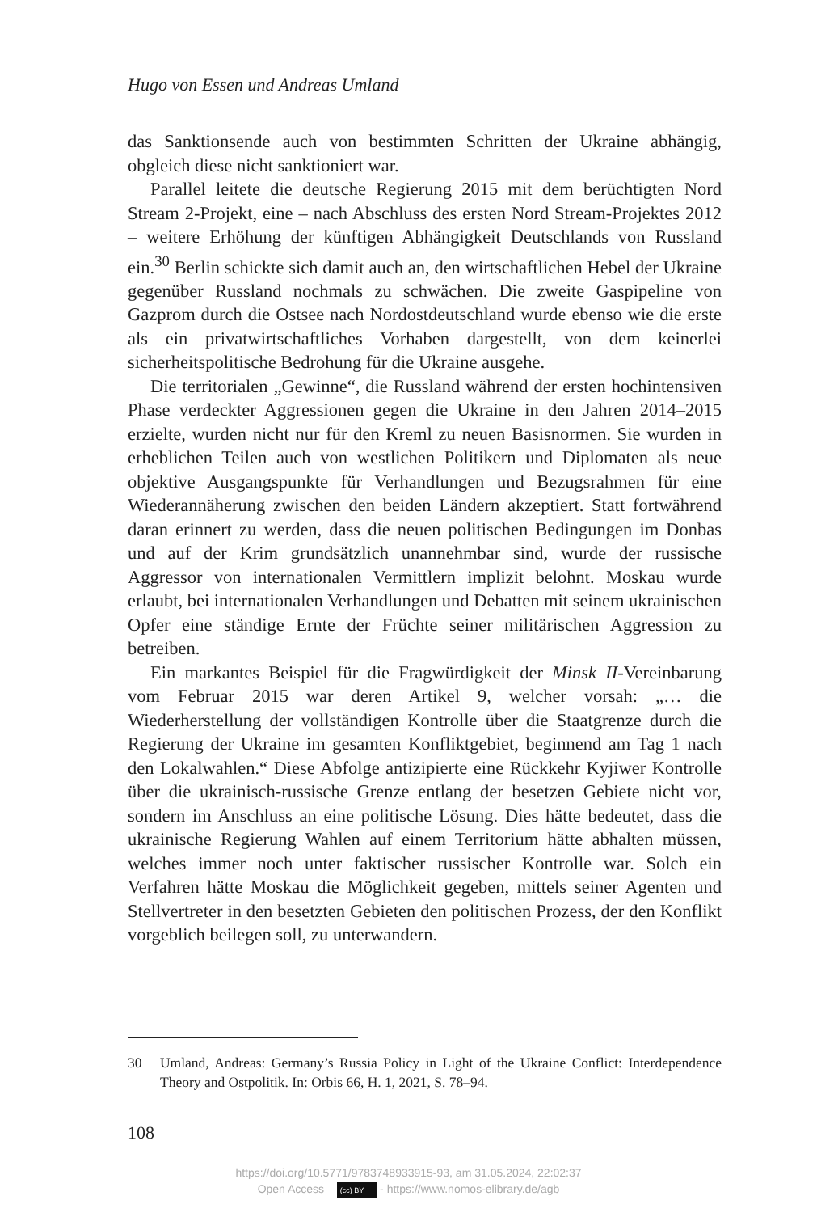Hugo von Essen und Andreas Umland
das Sanktionsende auch von bestimmten Schritten der Ukraine abhängig, obgleich diese nicht sanktioniert war.
Parallel leitete die deutsche Regierung 2015 mit dem berüchtigten Nord Stream 2-Projekt, eine – nach Abschluss des ersten Nord Stream-Projektes 2012 – weitere Erhöhung der künftigen Abhängigkeit Deutschlands von Russland ein.<sup>30</sup> Berlin schickte sich damit auch an, den wirtschaftlichen Hebel der Ukraine gegenüber Russland nochmals zu schwächen. Die zweite Gaspipeline von Gazprom durch die Ostsee nach Nordostdeutschland wurde ebenso wie die erste als ein privatwirtschaftliches Vorhaben dargestellt, von dem keinerlei sicherheitspolitische Bedrohung für die Ukraine ausgehe.
Die territorialen „Gewinne“, die Russland während der ersten hochintensiven Phase verdeckter Aggressionen gegen die Ukraine in den Jahren 2014–2015 erzielte, wurden nicht nur für den Kreml zu neuen Basisnormen. Sie wurden in erheblichen Teilen auch von westlichen Politikern und Diplomaten als neue objektive Ausgangspunkte für Verhandlungen und Bezugsrahmen für eine Wiederannäherung zwischen den beiden Ländern akzeptiert. Statt fortwährend daran erinnert zu werden, dass die neuen politischen Bedingungen im Donbas und auf der Krim grundsätzlich unannehmbar sind, wurde der russische Aggressor von internationalen Vermittlern implizit belohnt. Moskau wurde erlaubt, bei internationalen Verhandlungen und Debatten mit seinem ukrainischen Opfer eine ständige Ernte der Früchte seiner militärischen Aggression zu betreiben.
Ein markantes Beispiel für die Fragwürdigkeit der Minsk II-Vereinbarung vom Februar 2015 war deren Artikel 9, welcher vorsah: „… die Wiederherstellung der vollständigen Kontrolle über die Staatgrenze durch die Regierung der Ukraine im gesamten Konfliktgebiet, beginnend am Tag 1 nach den Lokalwahlen.“ Diese Abfolge antizipierte eine Rückkehr Kyjiwer Kontrolle über die ukrainisch-russische Grenze entlang der besetzen Gebiete nicht vor, sondern im Anschluss an eine politische Lösung. Dies hätte bedeutet, dass die ukrainische Regierung Wahlen auf einem Territorium hätte abhalten müssen, welches immer noch unter faktischer russischer Kontrolle war. Solch ein Verfahren hätte Moskau die Möglichkeit gegeben, mittels seiner Agenten und Stellvertreter in den besetzten Gebieten den politischen Prozess, der den Konflikt vorgeblich beilegen soll, zu unterwandern.
30 Umland, Andreas: Germany’s Russia Policy in Light of the Ukraine Conflict: Interdependence Theory and Ostpolitik. In: Orbis 66, H. 1, 2021, S. 78–94.
108
https://doi.org/10.5771/9783748933915-93, am 31.05.2024, 22:02:37
Open Access – (cc) BY - https://www.nomos-elibrary.de/agb